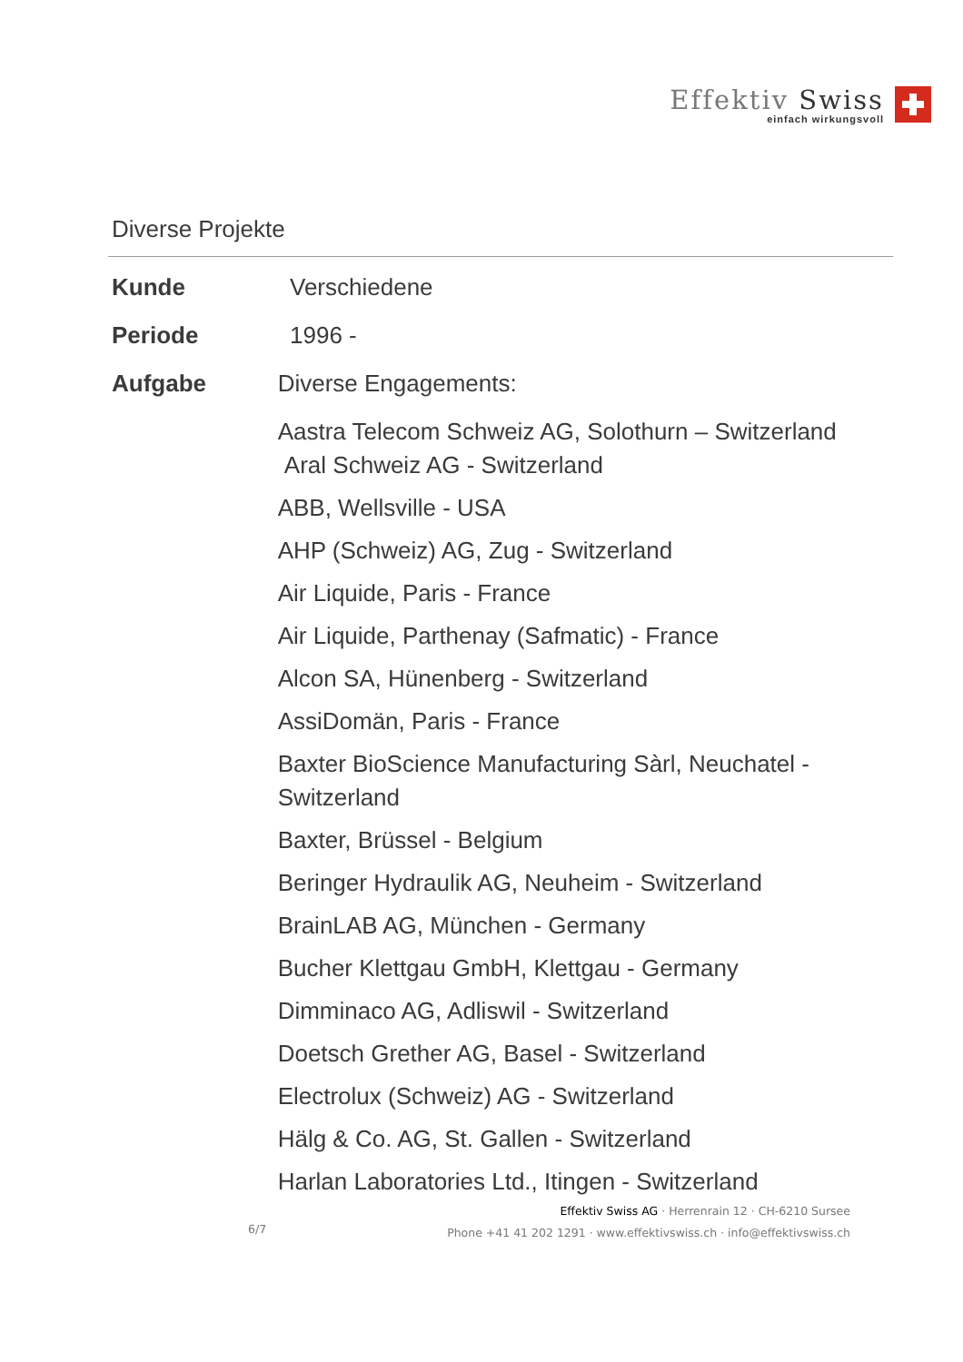Effektiv Swiss
einfach wirkungsvoll
Diverse Projekte
Kunde Verschiedene
Periode 1996 -
Aufgabe Diverse Engagements:
Aastra Telecom Schweiz AG, Solothurn – Switzerland
Aral Schweiz AG - Switzerland
ABB, Wellsville - USA
AHP (Schweiz) AG, Zug - Switzerland
Air Liquide, Paris - France
Air Liquide, Parthenay (Safmatic) - France
Alcon SA, Hünenberg - Switzerland
AssiDomän, Paris - France
Baxter BioScience Manufacturing Sàrl, Neuchatel - Switzerland
Baxter, Brüssel - Belgium
Beringer Hydraulik AG, Neuheim - Switzerland
BrainLAB AG, München - Germany
Bucher Klettgau GmbH, Klettgau - Germany
Dimminaco AG, Adliswil - Switzerland
Doetsch Grether AG, Basel - Switzerland
Electrolux (Schweiz) AG - Switzerland
Hälg & Co. AG, St. Gallen - Switzerland
Harlan Laboratories Ltd., Itingen - Switzerland
Effektiv Swiss AG · Herrenrain 12 · CH-6210 Sursee
Phone +41 41 202 1291 · www.effektivswiss.ch · info@effektivswiss.ch
6/7